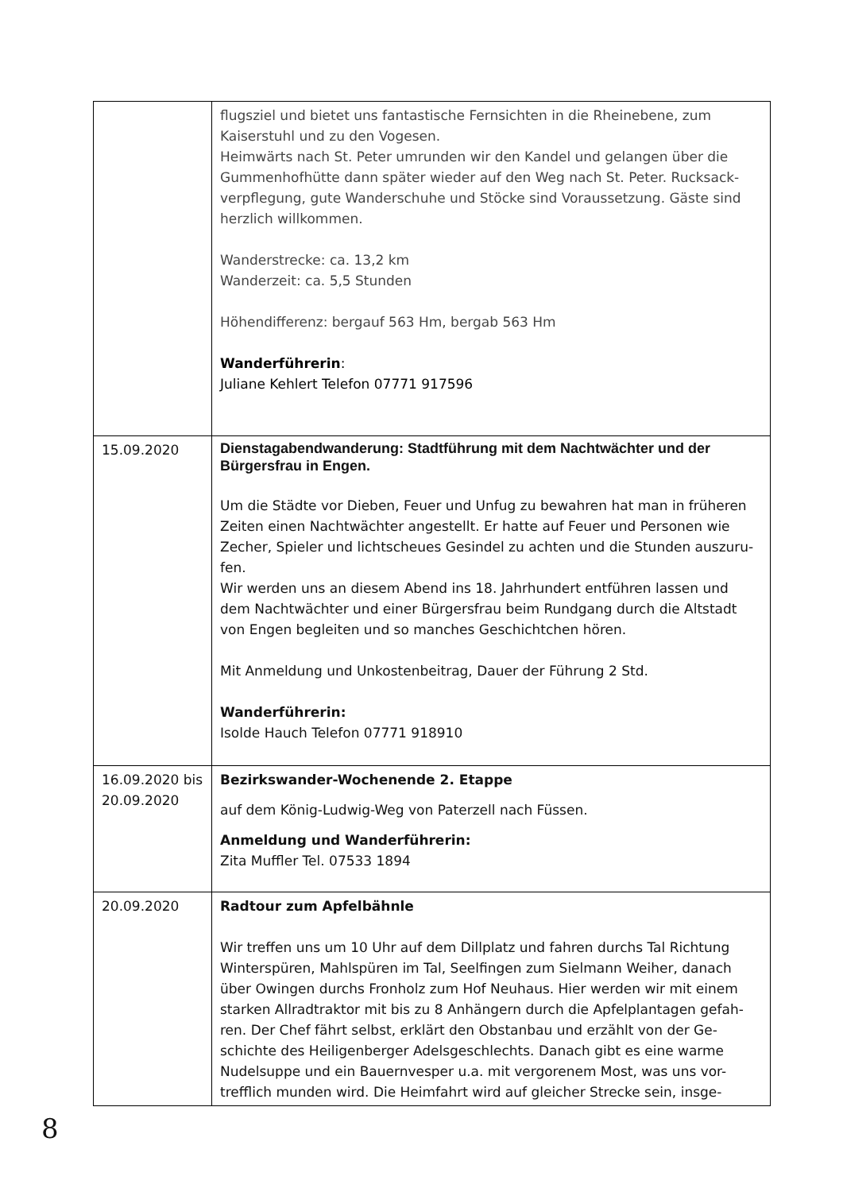| | flugsziel und bietet uns fantastische Fernsichten in die Rheinebene, zum Kaiserstuhl und zu den Vogesen. Heimwärts nach St. Peter umrunden wir den Kandel und gelangen über die Gummenhofhütte dann später wieder auf den Weg nach St. Peter. Rucksack-verpflegung, gute Wanderschuhe und Stöcke sind Voraussetzung. Gäste sind herzlich willkommen. Wanderstrecke: ca. 13,2 km Wanderzeit: ca. 5,5 Stunden Höhendifferenz: bergauf 563 Hm, bergab 563 Hm Wanderführerin : Juliane Kehlert Telefon 07771 917596 |
| 15.09.2020 | Dienstagabendwanderung: Stadtführung mit dem Nachtwächter und der Bürgersfrau in Engen. Um die Städte vor Dieben, Feuer und Unfug zu bewahren hat man in früheren Zeiten einen Nachtwächter angestellt. Er hatte auf Feuer und Personen wie Zecher, Spieler und lichtscheues Gesindel zu achten und die Stunden auszuru-fen. Wir werden uns an diesem Abend ins 18. Jahrhundert entführen lassen und dem Nachtwächter und einer Bürgersfrau beim Rundgang durch die Altstadt von Engen begleiten und so manches Geschichtchen hören. Mit Anmeldung und Unkostenbeitrag, Dauer der Führung 2 Std. Wanderführerin: Isolde Hauch Telefon 07771 918910 |
| 16.09.2020 bis 20.09.2020 | Bezirkswander-Wochenende 2. Etappe auf dem König-Ludwig-Weg von Paterzell nach Füssen. Anmeldung und Wanderführerin: Zita Muffler Tel. 07533 1894 |
| 20.09.2020 | Radtour zum Apfelbähnle Wir treffen uns um 10 Uhr auf dem Dillplatz und fahren durchs Tal Richtung Winterspüren, Mahlspüren im Tal, Seelfingen zum Sielmann Weiher, danach über Owingen durchs Fronholz zum Hof Neuhaus. Hier werden wir mit einem starken Allradtraktor mit bis zu 8 Anhängern durch die Apfelplantagen gefah-ren. Der Chef fährt selbst, erklärt den Obstanbau und erzählt von der Ge-schichte des Heiligenberger Adelsgeschlechts. Danach gibt es eine warme Nudelsuppe und ein Bauernvesper u.a. mit vergorenem Most, was uns vor-trefflich munden wird. Die Heimfahrt wird auf gleicher Strecke sein, insge- |
8